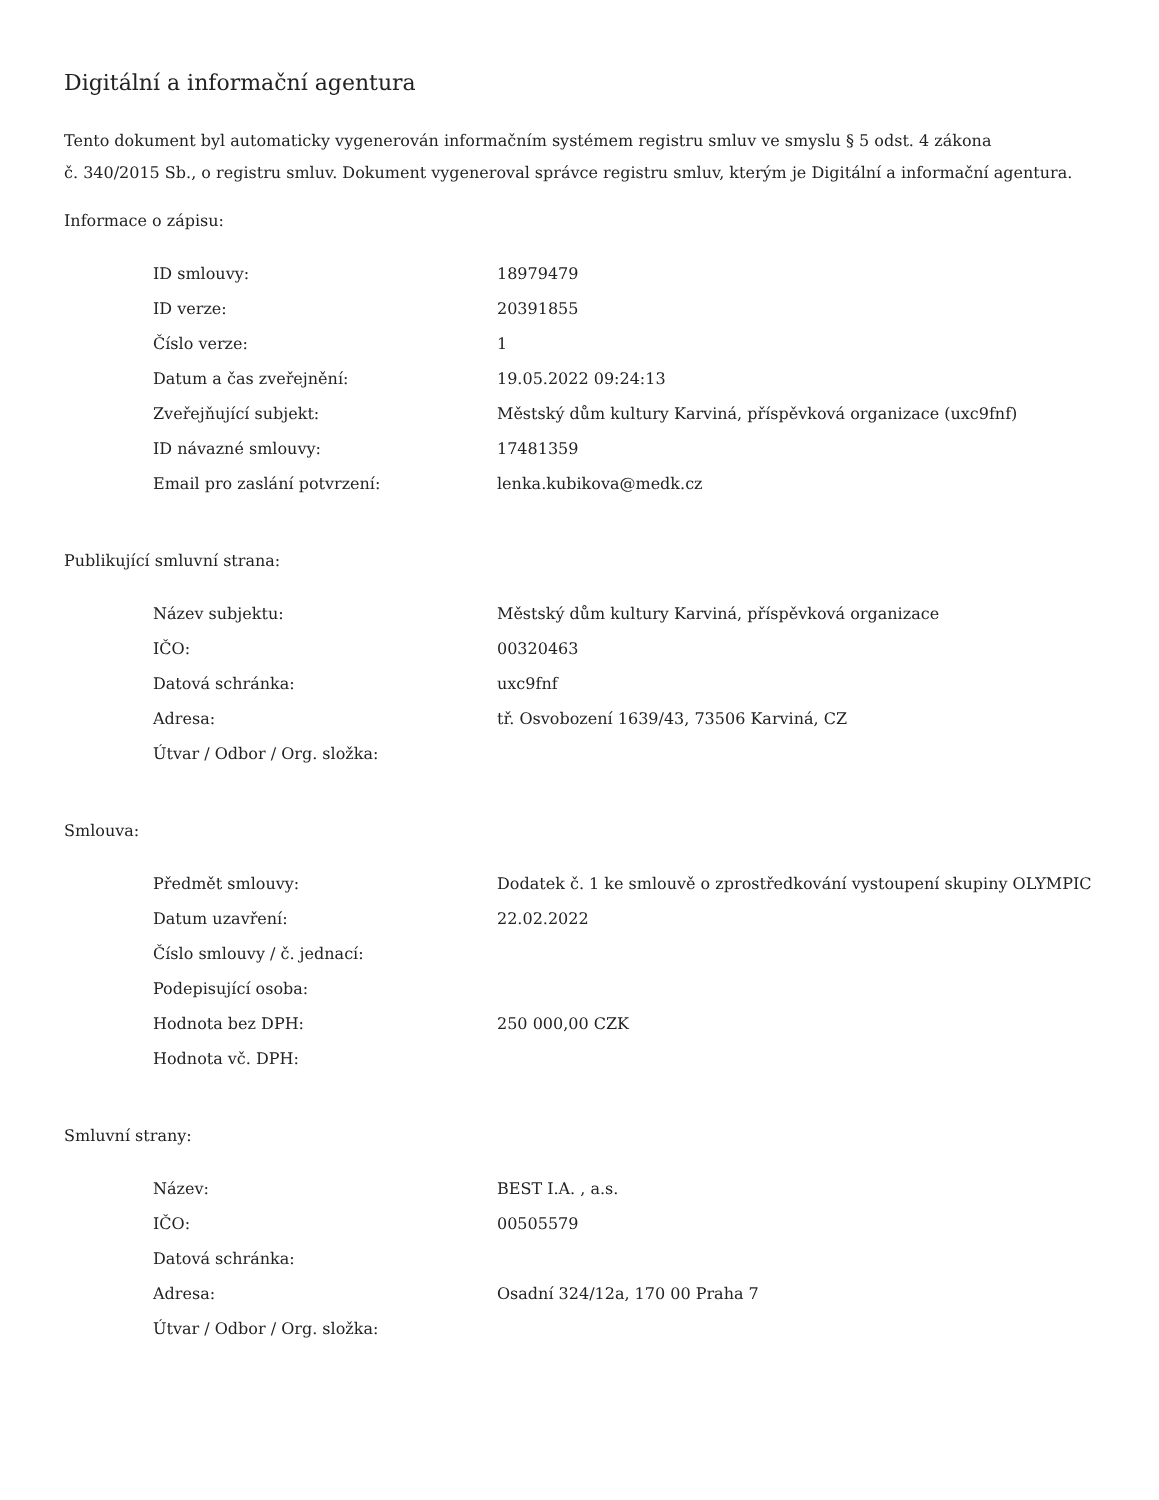Digitální a informační agentura
Tento dokument byl automaticky vygenerován informačním systémem registru smluv ve smyslu § 5 odst. 4 zákona
č. 340/2015 Sb., o registru smluv. Dokument vygeneroval správce registru smluv, kterým je Digitální a informační agentura.
Informace o zápisu:
| ID smlouvy: | 18979479 |
| ID verze: | 20391855 |
| Číslo verze: | 1 |
| Datum a čas zveřejnění: | 19.05.2022 09:24:13 |
| Zveřejňující subjekt: | Městský dům kultury Karviná, příspěvková organizace (uxc9fnf) |
| ID návazné smlouvy: | 17481359 |
| Email pro zaslání potvrzení: | lenka.kubikova@medk.cz |
Publikující smluvní strana:
| Název subjektu: | Městský dům kultury Karviná, příspěvková organizace |
| IČO: | 00320463 |
| Datová schránka: | uxc9fnf |
| Adresa: | tř. Osvobození 1639/43, 73506 Karviná, CZ |
| Útvar / Odbor / Org. složka: | |
Smlouva:
| Předmět smlouvy: | Dodatek č. 1 ke smlouvě o zprostředkování vystoupení skupiny OLYMPIC |
| Datum uzavření: | 22.02.2022 |
| Číslo smlouvy / č. jednací: | |
| Podepisující osoba: | |
| Hodnota bez DPH: | 250 000,00 CZK |
| Hodnota vč. DPH: | |
Smluvní strany:
| Název: | BEST I.A. , a.s. |
| IČO: | 00505579 |
| Datová schránka: | |
| Adresa: | Osadní 324/12a, 170 00 Praha 7 |
| Útvar / Odbor / Org. složka: | |